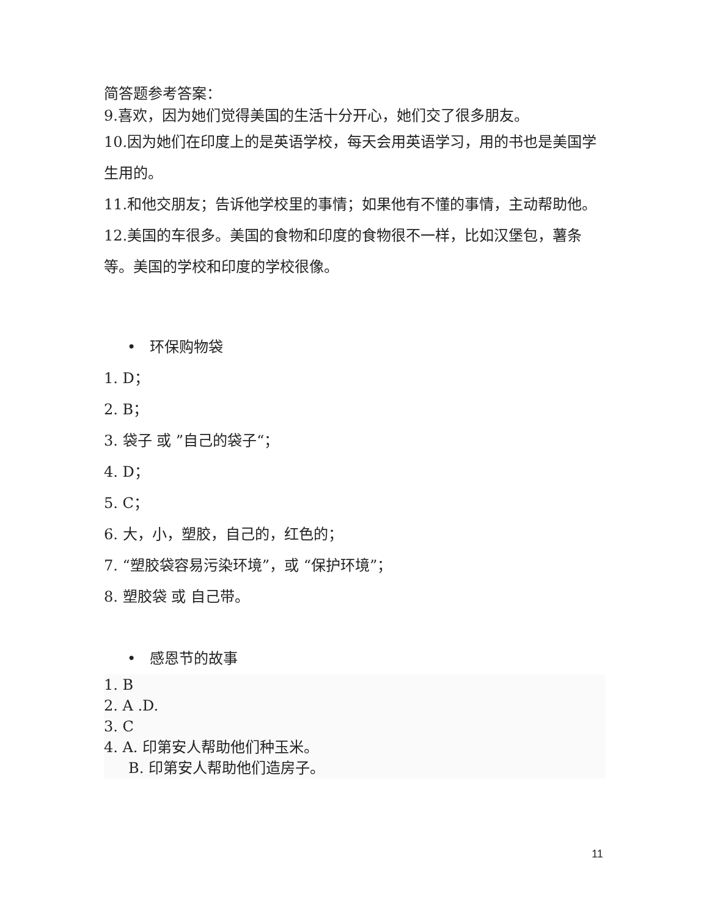简答题参考答案：
9.喜欢，因为她们觉得美国的生活十分开心，她们交了很多朋友。
10.因为她们在印度上的是英语学校，每天会用英语学习，用的书也是美国学生用的。
11.和他交朋友；告诉他学校里的事情；如果他有不懂的事情，主动帮助他。
12.美国的车很多。美国的食物和印度的食物很不一样，比如汉堡包，薯条等。美国的学校和印度的学校很像。
• 环保购物袋
1. D；
2. B；
3. 袋子 或 ”自己的袋子“；
4. D；
5. C；
6. 大，小，塑胶，自己的，红色的；
7. “塑胶袋容易污染环境”，或 “保护环境”；
8. 塑胶袋 或 自己带。
• 感恩节的故事
1. B
2. A .D.
3. C
4. A. 印第安人帮助他们种玉米。
B. 印第安人帮助他们造房子。
11